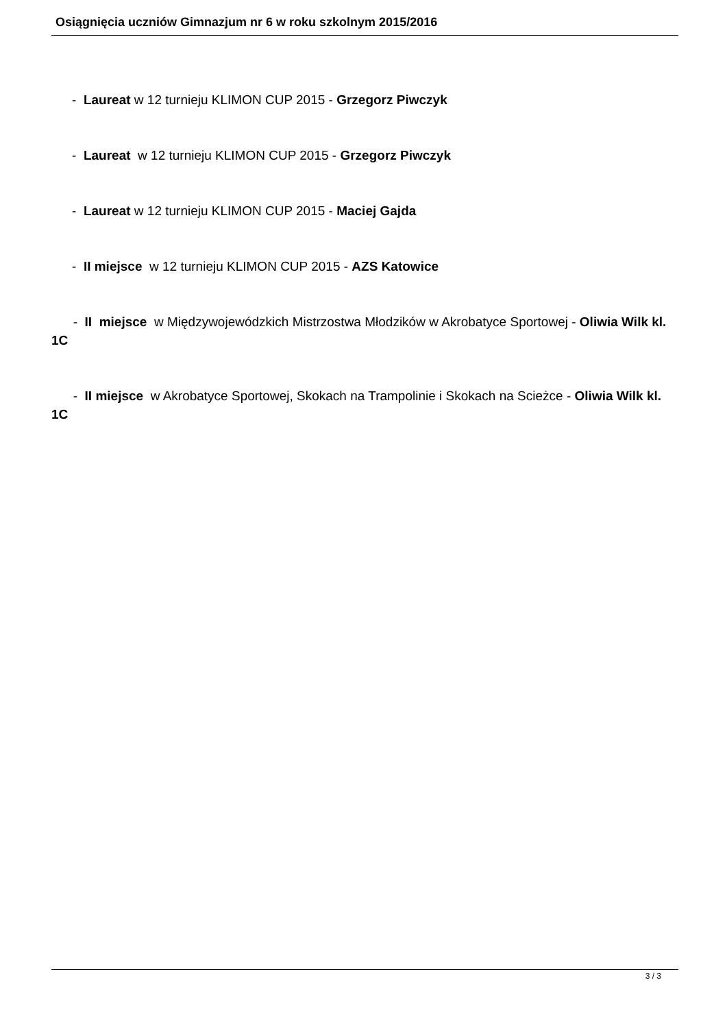Osiągnięcia uczniów Gimnazjum nr 6 w roku szkolnym 2015/2016
- Laureat w 12 turnieju KLIMON CUP 2015 - Grzegorz Piwczyk
- Laureat w 12 turnieju KLIMON CUP 2015 - Grzegorz Piwczyk
- Laureat w 12 turnieju KLIMON CUP 2015 - Maciej Gajda
- II miejsce w 12 turnieju KLIMON CUP 2015 - AZS Katowice
- II miejsce w Międzywojewódzkich Mistrzostwa Młodzików w Akrobatyce Sportowej - Oliwia Wilk kl. 1C
- II miejsce w Akrobatyce Sportowej, Skokach na Trampolinie i Skokach na Scieżce - Oliwia Wilk kl. 1C
3 / 3